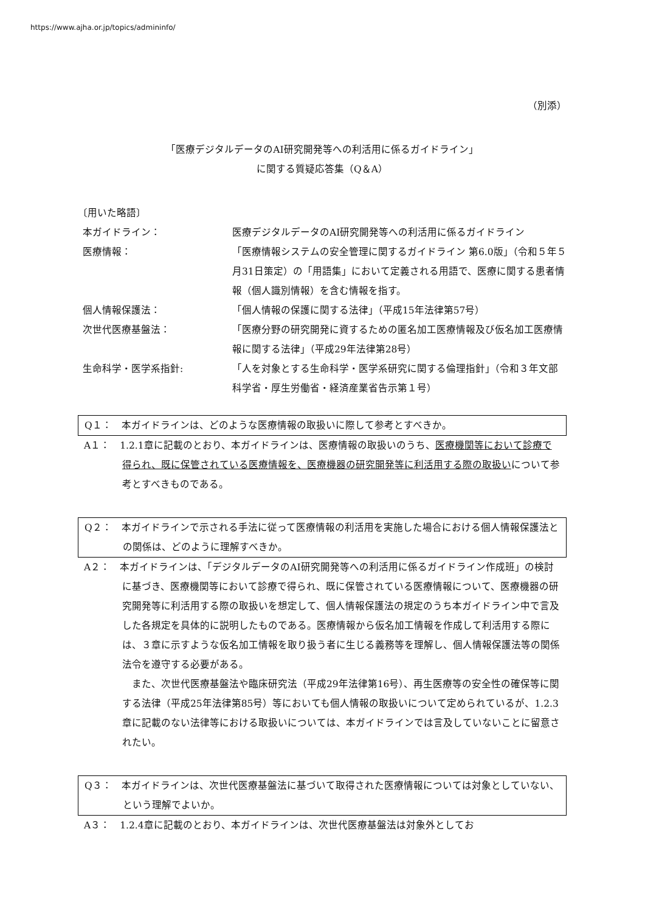https://www.ajha.or.jp/topics/admininfo/
（別添）
「医療デジタルデータのAI研究開発等への利活用に係るガイドライン」
に関する質疑応答集（Q＆A）
〔用いた略語〕
本ガイドライン： 医療デジタルデータのAI研究開発等への利活用に係るガイドライン
医療情報： 「医療情報システムの安全管理に関するガイドライン 第6.0版」（令和５年５月31日策定）の「用語集」において定義される用語で、医療に関する患者情報（個人識別情報）を含む情報を指す。
個人情報保護法： 「個人情報の保護に関する法律」（平成15年法律第57号）
次世代医療基盤法： 「医療分野の研究開発に資するための匿名加工医療情報及び仮名加工医療情報に関する法律」（平成29年法律第28号）
生命科学・医学系指針: 「人を対象とする生命科学・医学系研究に関する倫理指針」（令和３年文部科学省・厚生労働省・経済産業省告示第１号）
Q１：　本ガイドラインは、どのような医療情報の取扱いに際して参考とすべきか。
A１：　1.2.1章に記載のとおり、本ガイドラインは、医療情報の取扱いのうち、医療機関等において診療で得られ、既に保管されている医療情報を、医療機器の研究開発等に利活用する際の取扱いについて参考とすべきものである。
Q２：　本ガイドラインで示される手法に従って医療情報の利活用を実施した場合における個人情報保護法との関係は、どのように理解すべきか。
A２：　本ガイドラインは、「デジタルデータのAI研究開発等への利活用に係るガイドライン作成班」の検討に基づき、医療機関等において診療で得られ、既に保管されている医療情報について、医療機器の研究開発等に利活用する際の取扱いを想定して、個人情報保護法の規定のうち本ガイドライン中で言及した各規定を具体的に説明したものである。医療情報から仮名加工情報を作成して利活用する際には、３章に示すような仮名加工情報を取り扱う者に生じる義務等を理解し、個人情報保護法等の関係法令を遵守する必要がある。
また、次世代医療基盤法や臨床研究法（平成29年法律第16号）、再生医療等の安全性の確保等に関する法律（平成25年法律第85号）等においても個人情報の取扱いについて定められているが、1.2.3章に記載のない法律等における取扱いについては、本ガイドラインでは言及していないことに留意されたい。
Q３：　本ガイドラインは、次世代医療基盤法に基づいて取得された医療情報については対象としていない、という理解でよいか。
A３：　1.2.4章に記載のとおり、本ガイドラインは、次世代医療基盤法は対象外としてお